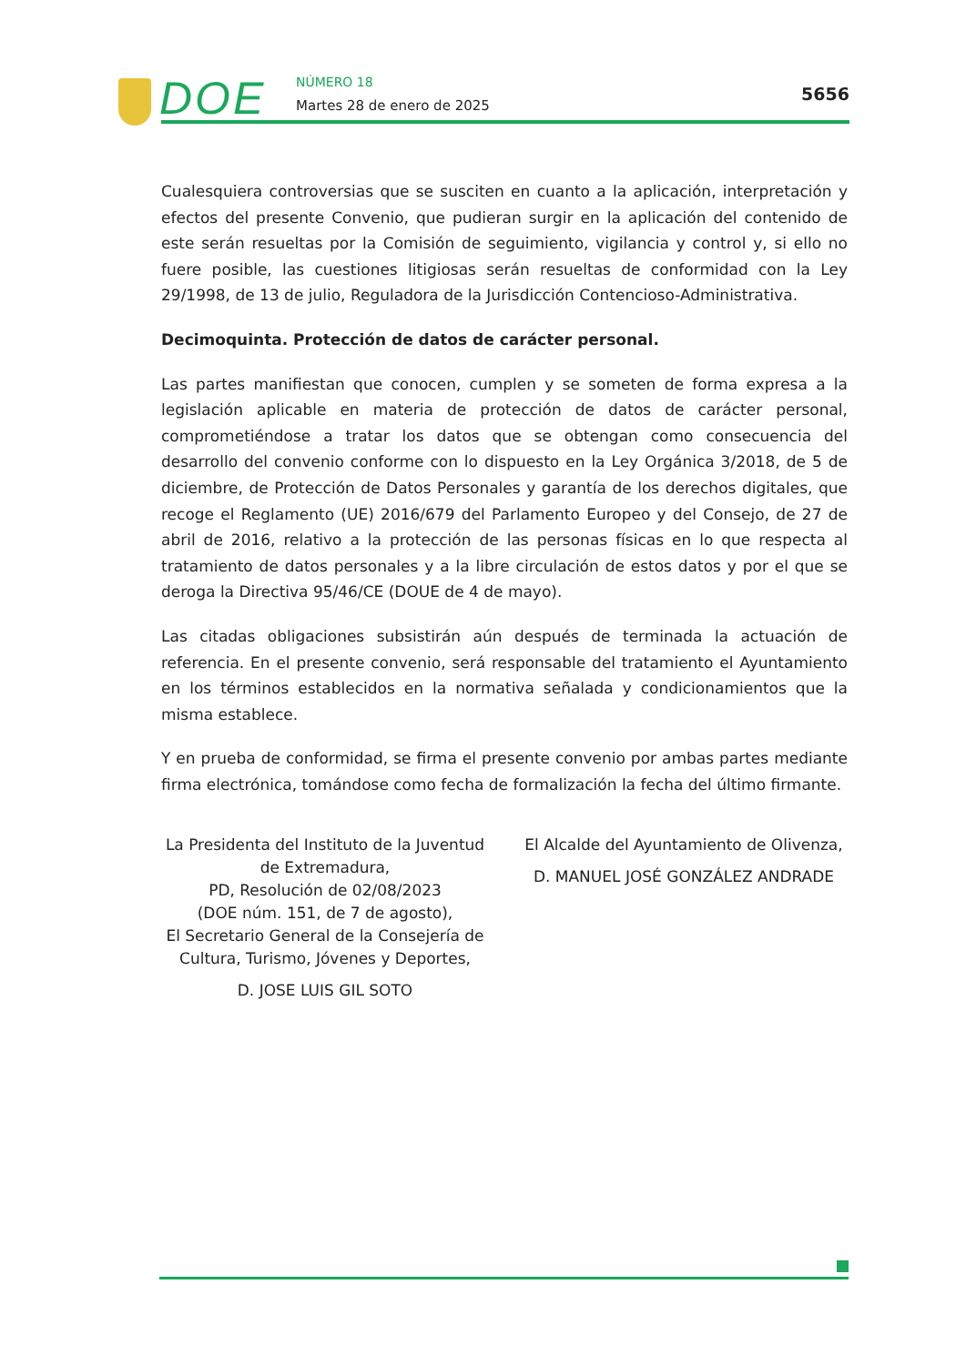DOE NÚMERO 18
Martes 28 de enero de 2025
5656
Cualesquiera controversias que se susciten en cuanto a la aplicación, interpretación y efectos del presente Convenio, que pudieran surgir en la aplicación del contenido de este serán resueltas por la Comisión de seguimiento, vigilancia y control y, si ello no fuere posible, las cuestiones litigiosas serán resueltas de conformidad con la Ley 29/1998, de 13 de julio, Reguladora de la Jurisdicción Contencioso-Administrativa.
Decimoquinta. Protección de datos de carácter personal.
Las partes manifiestan que conocen, cumplen y se someten de forma expresa a la legislación aplicable en materia de protección de datos de carácter personal, comprometiéndose a tratar los datos que se obtengan como consecuencia del desarrollo del convenio conforme con lo dispuesto en la Ley Orgánica 3/2018, de 5 de diciembre, de Protección de Datos Personales y garantía de los derechos digitales, que recoge el Reglamento (UE) 2016/679 del Parlamento Europeo y del Consejo, de 27 de abril de 2016, relativo a la protección de las personas físicas en lo que respecta al tratamiento de datos personales y a la libre circulación de estos datos y por el que se deroga la Directiva 95/46/CE (DOUE de 4 de mayo).
Las citadas obligaciones subsistirán aún después de terminada la actuación de referencia. En el presente convenio, será responsable del tratamiento el Ayuntamiento en los términos establecidos en la normativa señalada y condicionamientos que la misma establece.
Y en prueba de conformidad, se firma el presente convenio por ambas partes mediante firma electrónica, tomándose como fecha de formalización la fecha del último firmante.
La Presidenta del Instituto de la Juventud de Extremadura,
PD, Resolución de 02/08/2023
(DOE núm. 151, de 7 de agosto),
El Secretario General de la Consejería de Cultura, Turismo, Jóvenes y Deportes,
D. JOSE LUIS GIL SOTO
El Alcalde del Ayuntamiento de Olivenza,
D. MANUEL JOSÉ GONZÁLEZ ANDRADE